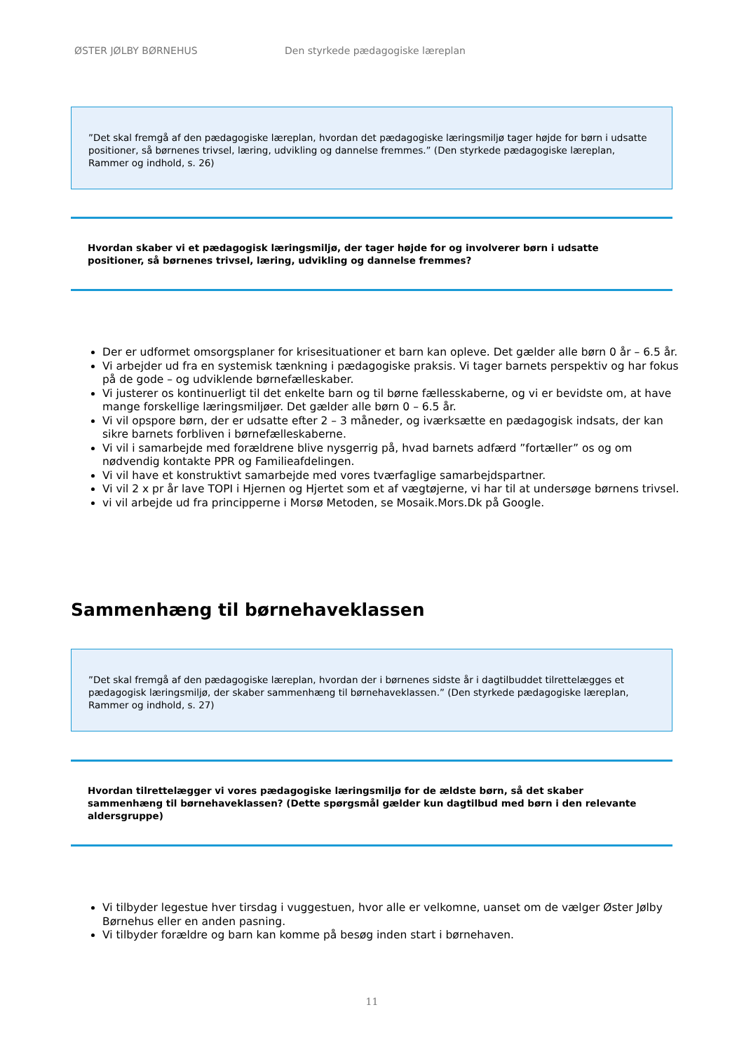ØSTER JØLBY BØRNEHUS Den styrkede pædagogiske læreplan
”Det skal fremgå af den pædagogiske læreplan, hvordan det pædagogiske læringsmiljø tager højde for børn i udsatte positioner, så børnenes trivsel, læring, udvikling og dannelse fremmes.” (Den styrkede pædagogiske læreplan, Rammer og indhold, s. 26)
Hvordan skaber vi et pædagogisk læringsmiljø, der tager højde for og involverer børn i udsatte positioner, så børnenes trivsel, læring, udvikling og dannelse fremmes?
Der er udformet omsorgsplaner for krisesituationer et barn kan opleve. Det gælder alle børn 0 år – 6.5 år.
Vi arbejder ud fra en systemisk tænkning i pædagogiske praksis. Vi tager barnets perspektiv og har fokus på de gode – og udviklende børnefælleskaber.
Vi justerer os kontinuerligt til det enkelte barn og til børne fællesskaberne, og vi er bevidste om, at have mange forskellige læringsmiljøer. Det gælder alle børn 0 – 6.5 år.
Vi vil opspore børn, der er udsatte efter 2 – 3 måneder, og iværksætte en pædagogisk indsats, der kan sikre barnets forbliven i børnefælleskaberne.
Vi vil i samarbejde med forældrene blive nysgerrig på, hvad barnets adfærd ”fortæller” os og om nødvendig kontakte PPR og Familieafdelingen.
Vi vil have et konstruktivt samarbejde med vores tværfaglige samarbejdspartner.
Vi vil 2 x pr år lave TOPI i Hjernen og Hjertet som et af vægtøjerne, vi har til at undersøge børnens trivsel.
vi vil arbejde ud fra principperne i Morsø Metoden, se Mosaik.Mors.Dk på Google.
Sammenhæng til børnehaveklassen
”Det skal fremgå af den pædagogiske læreplan, hvordan der i børnenes sidste år i dagtilbuddet tilrettelægges et pædagogisk læringsmiljø, der skaber sammenhæng til børnehaveklassen.” (Den styrkede pædagogiske læreplan, Rammer og indhold, s. 27)
Hvordan tilrettelægger vi vores pædagogiske læringsmiljø for de ældste børn, så det skaber sammenhæng til børnehaveklassen? (Dette spørgsmål gælder kun dagtilbud med børn i den relevante aldersgruppe)
Vi tilbyder legestue hver tirsdag i vuggestuen, hvor alle er velkomne, uanset om de vælger Øster Jølby Børnehus eller en anden pasning.
Vi tilbyder forældre og barn kan komme på besøg inden start i børnehaven.
11